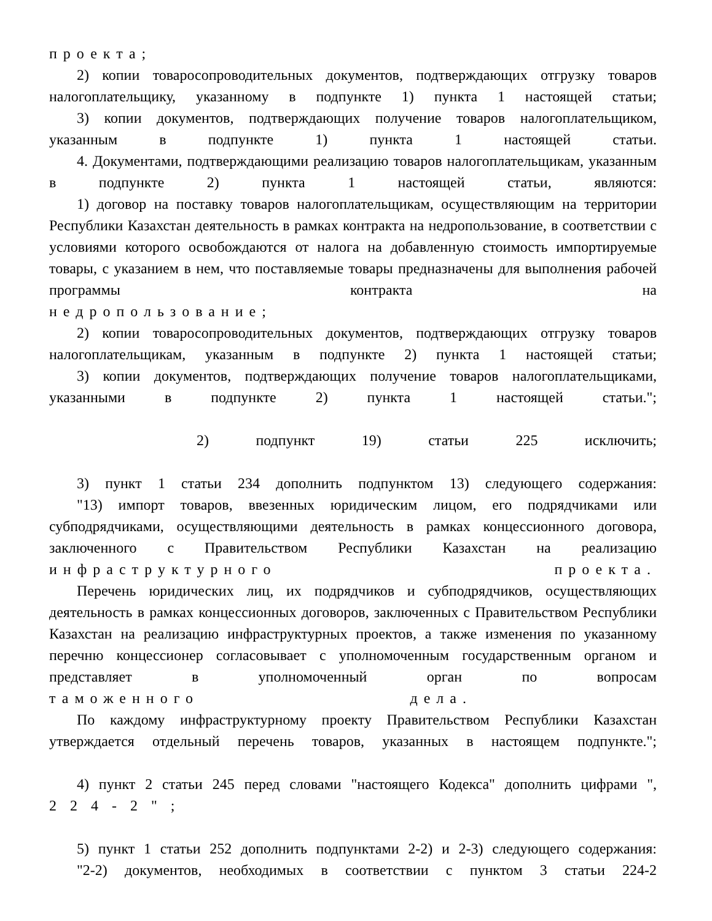проекта;
2) копии товаросопроводительных документов, подтверждающих отгрузку товаров налогоплательщику, указанному в подпункте 1) пункта 1 настоящей статьи;
3) копии документов, подтверждающих получение товаров налогоплательщиком, указанным в подпункте 1) пункта 1 настоящей статьи.
4. Документами, подтверждающими реализацию товаров налогоплательщикам, указанным в подпункте 2) пункта 1 настоящей статьи, являются:
1) договор на поставку товаров налогоплательщикам, осуществляющим на территории Республики Казахстан деятельность в рамках контракта на недропользование, в соответствии с условиями которого освобождаются от налога на добавленную стоимость импортируемые товары, с указанием в нем, что поставляемые товары предназначены для выполнения рабочей программы контракта на
недропользование;
2) копии товаросопроводительных документов, подтверждающих отгрузку товаров налогоплательщикам, указанным в подпункте 2) пункта 1 настоящей статьи;
3) копии документов, подтверждающих получение товаров налогоплательщиками, указанными в подпункте 2) пункта 1 настоящей статьи.";
2) подпункт 19) статьи 225 исключить;
3) пункт 1 статьи 234 дополнить подпунктом 13) следующего содержания:
"13) импорт товаров, ввезенных юридическим лицом, его подрядчиками или субподрядчиками, осуществляющими деятельность в рамках концессионного договора, заключенного с Правительством Республики Казахстан на реализацию
инфраструктурного проекта.
Перечень юридических лиц, их подрядчиков и субподрядчиков, осуществляющих деятельность в рамках концессионных договоров, заключенных с Правительством Республики Казахстан на реализацию инфраструктурных проектов, а также изменения по указанному перечню концессионер согласовывает с уполномоченным государственным органом и представляет в уполномоченный орган по вопросам
таможенного дела.
По каждому инфраструктурному проекту Правительством Республики Казахстан утверждается отдельный перечень товаров, указанных в настоящем подпункте.";
4) пункт 2 статьи 245 перед словами "настоящего Кодекса" дополнить цифрами ",
224-2";
5) пункт 1 статьи 252 дополнить подпунктами 2-2) и 2-3) следующего содержания:
"2-2) документов, необходимых в соответствии с пунктом 3 статьи 224-2